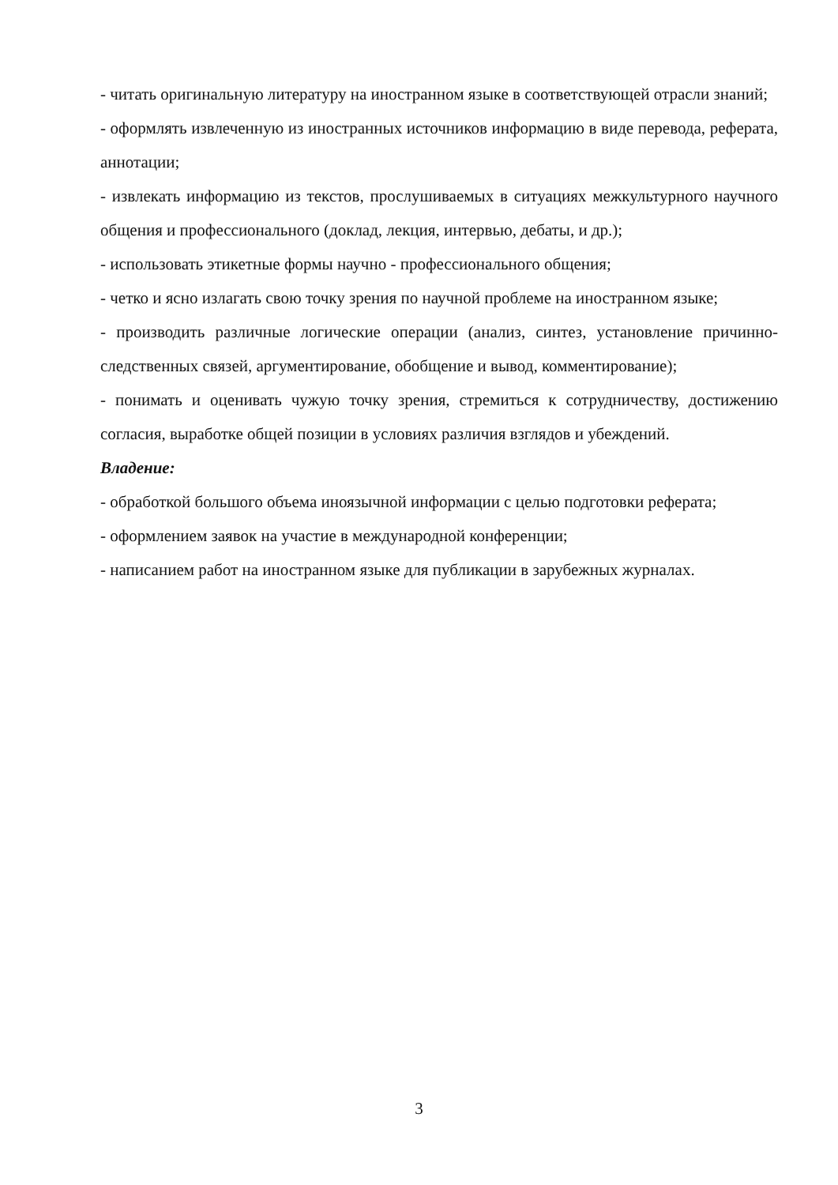- читать оригинальную литературу на иностранном языке в соответствующей отрасли знаний;
- оформлять извлеченную из иностранных источников информацию в виде перевода, реферата, аннотации;
- извлекать информацию из текстов, прослушиваемых в ситуациях межкультурного научного общения и профессионального (доклад, лекция, интервью, дебаты, и др.);
- использовать этикетные формы научно - профессионального общения;
- четко и ясно излагать свою точку зрения по научной проблеме на иностранном языке;
- производить различные логические операции (анализ, синтез, установление причинно-следственных связей, аргументирование, обобщение и вывод, комментирование);
- понимать и оценивать чужую точку зрения, стремиться к сотрудничеству, достижению согласия, выработке общей позиции в условиях различия взглядов и убеждений.
Владение:
- обработкой большого объема иноязычной информации с целью подготовки реферата;
- оформлением заявок на участие в международной конференции;
- написанием работ на иностранном языке для публикации в зарубежных журналах.
3